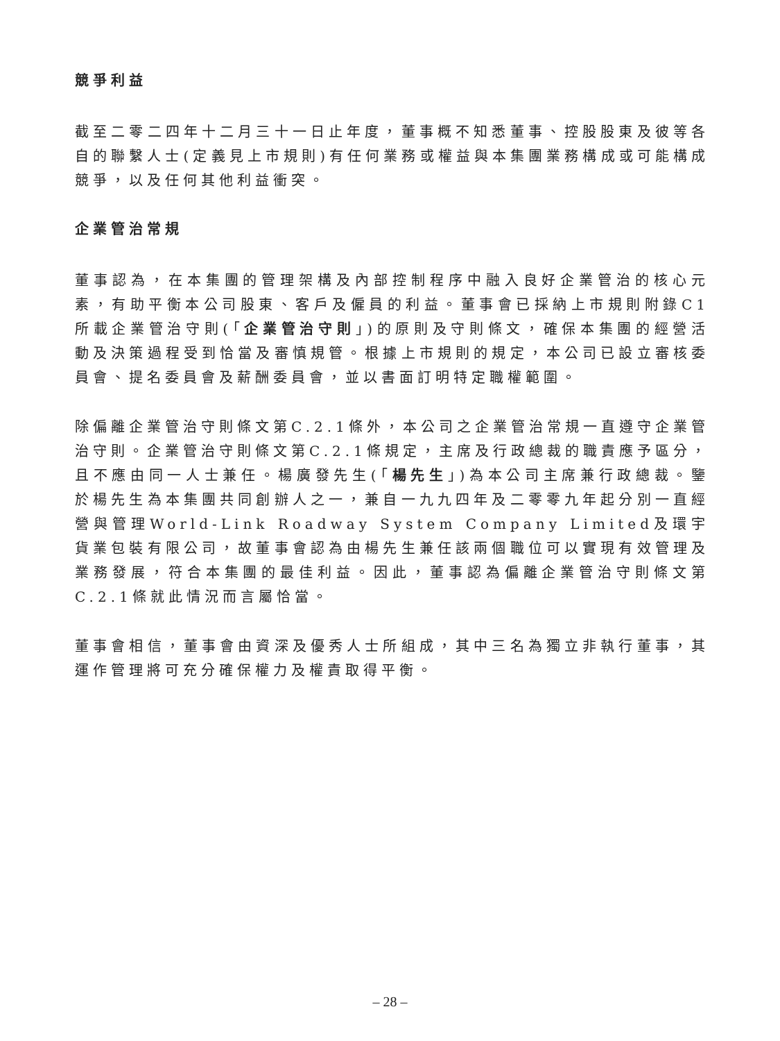競爭利益
截至二零二四年十二月三十一日止年度，董事概不知悉董事、控股股東及彼等各自的聯繫人士(定義見上市規則)有任何業務或權益與本集團業務構成或可能構成競爭，以及任何其他利益衝突。
企業管治常規
董事認為，在本集團的管理架構及內部控制程序中融入良好企業管治的核心元素，有助平衡本公司股東、客戶及僱員的利益。董事會已採納上市規則附錄C1所載企業管治守則(「企業管治守則」)的原則及守則條文，確保本集團的經營活動及決策過程受到恰當及審慎規管。根據上市規則的規定，本公司已設立審核委員會、提名委員會及薪酬委員會，並以書面訂明特定職權範圍。
除偏離企業管治守則條文第C.2.1條外，本公司之企業管治常規一直遵守企業管治守則。企業管治守則條文第C.2.1條規定，主席及行政總裁的職責應予區分，且不應由同一人士兼任。楊廣發先生(「楊先生」)為本公司主席兼行政總裁。鑒於楊先生為本集團共同創辦人之一，兼自一九九四年及二零零九年起分別一直經營與管理World-Link Roadway System Company Limited及環宇貨業包裝有限公司，故董事會認為由楊先生兼任該兩個職位可以實現有效管理及業務發展，符合本集團的最佳利益。因此，董事認為偏離企業管治守則條文第C.2.1條就此情況而言屬恰當。
董事會相信，董事會由資深及優秀人士所組成，其中三名為獨立非執行董事，其運作管理將可充分確保權力及權責取得平衡。
– 28 –